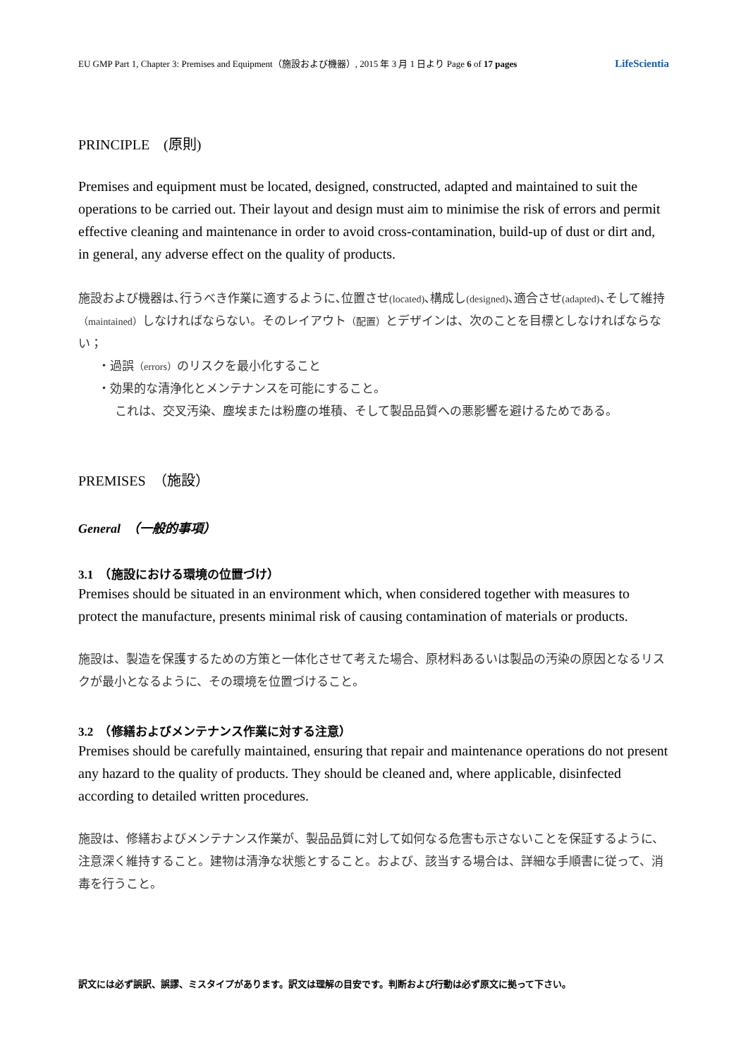EU GMP Part 1, Chapter 3: Premises and Equipment（施設および機器）, 2015 年 3 月 1 日より Page 6 of 17 pages LifeScientia
PRINCIPLE　(原則)
Premises and equipment must be located, designed, constructed, adapted and maintained to suit the operations to be carried out. Their layout and design must aim to minimise the risk of errors and permit effective cleaning and maintenance in order to avoid cross-contamination, build-up of dust or dirt and, in general, any adverse effect on the quality of products.
施設および機器は､行うべき作業に適するように､位置させ(located)､構成し(designed)､適合させ(adapted)､そして維持（maintained）しなければならない。そのレイアウト（配置）とデザインは、次のことを目標としなければならない；
・過誤（errors）のリスクを最小化すること
・効果的な清浄化とメンテナンスを可能にすること。
これは、交叉汚染、塵埃または粉塵の堆積、そして製品品質への悪影響を避けるためである。
PREMISES　（施設）
General　（一般的事項）
3.1　（施設における環境の位置づけ）
Premises should be situated in an environment which, when considered together with measures to protect the manufacture, presents minimal risk of causing contamination of materials or products.
施設は、製造を保護するための方策と一体化させて考えた場合、原材料あるいは製品の汚染の原因となるリスクが最小となるように、その環境を位置づけること。
3.2　（修繕およびメンテナンス作業に対する注意）
Premises should be carefully maintained, ensuring that repair and maintenance operations do not present any hazard to the quality of products. They should be cleaned and, where applicable, disinfected according to detailed written procedures.
施設は、修繕およびメンテナンス作業が、製品品質に対して如何なる危害も示さないことを保証するように、注意深く維持すること。建物は清浄な状態とすること。および、該当する場合は、詳細な手順書に従って、消毒を行うこと。
訳文には必ず誤訳、誤謬、ミスタイプがあります。訳文は理解の目安です。判断および行動は必ず原文に拠って下さい。